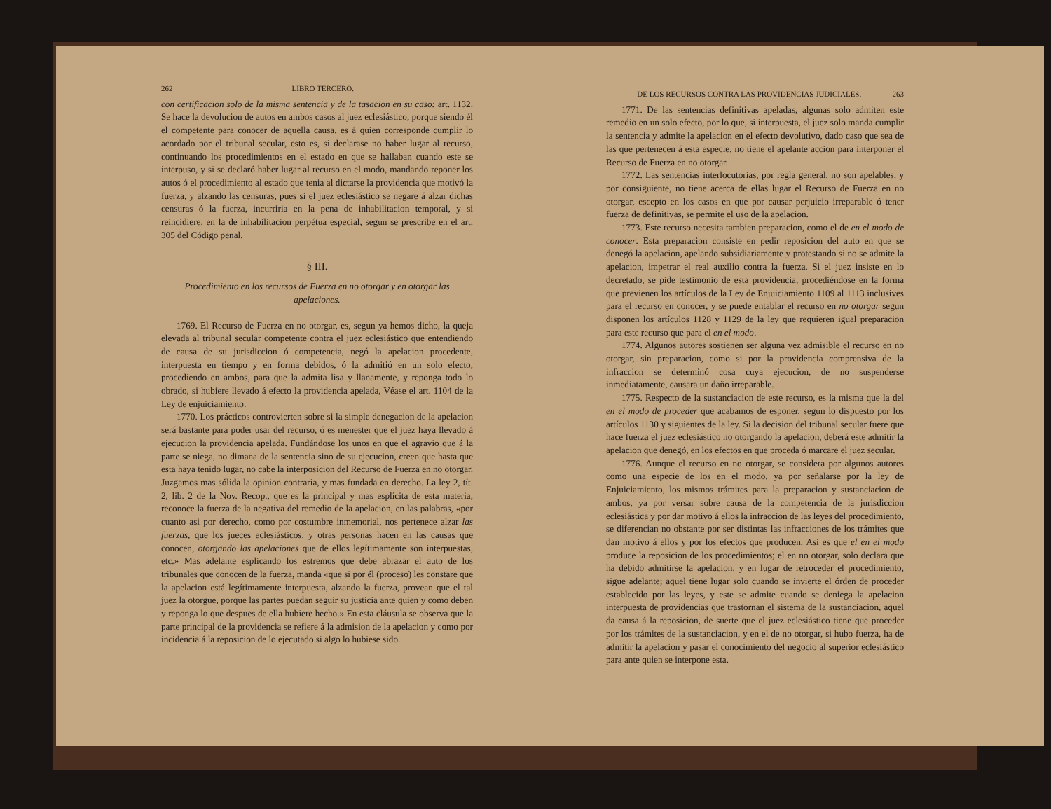262 LIBRO TERCERO.
con certificacion solo de la misma sentencia y de la tasacion en su caso: art. 1132. Se hace la devolucion de autos en ambos casos al juez eclesiástico, porque siendo él el competente para conocer de aquella causa, es á quien corresponde cumplir lo acordado por el tribunal secular, esto es, si declarase no haber lugar al recurso, continuando los procedimientos en el estado en que se hallaban cuando este se interpuso, y si se declaró haber lugar al recurso en el modo, mandando reponer los autos ó el procedimiento al estado que tenia al dictarse la providencia que motivó la fuerza, y alzando las censuras, pues si el juez eclesiástico se negare á alzar dichas censuras ó la fuerza, incurriria en la pena de inhabilitacion temporal, y si reincidiere, en la de inhabilitacion perpétua especial, segun se prescribe en el art. 305 del Código penal.
§ III.
Procedimiento en los recursos de Fuerza en no otorgar y en otorgar las apelaciones.
1769. El Recurso de Fuerza en no otorgar, es, segun ya hemos dicho, la queja elevada al tribunal secular competente contra el juez eclesiástico que entendiendo de causa de su jurisdiccion ó competencia, negó la apelacion procedente, interpuesta en tiempo y en forma debidos, ó la admitió en un solo efecto, procediendo en ambos, para que la admita lisa y llanamente, y reponga todo lo obrado, si hubiere llevado á efecto la providencia apelada, Véase el art. 1104 de la Ley de enjuiciamiento.
1770. Los prácticos controvierten sobre si la simple denegacion de la apelacion será bastante para poder usar del recurso, ó es menester que el juez haya llevado á ejecucion la providencia apelada. Fundándose los unos en que el agravio que á la parte se niega, no dimana de la sentencia sino de su ejecucion, creen que hasta que esta haya tenido lugar, no cabe la interposicion del Recurso de Fuerza en no otorgar. Juzgamos mas sólida la opinion contraria, y mas fundada en derecho. La ley 2, tít. 2, lib. 2 de la Nov. Recop., que es la principal y mas esplícita de esta materia, reconoce la fuerza de la negativa del remedio de la apelacion, en las palabras, «por cuanto asi por derecho, como por costumbre inmemorial, nos pertenece alzar las fuerzas, que los jueces eclesiásticos, y otras personas hacen en las causas que conocen, otorgando las apelaciones que de ellos legítimamente son interpuestas, etc.» Mas adelante esplicando los estremos que debe abrazar el auto de los tribunales que conocen de la fuerza, manda «que si por él (proceso) les constare que la apelacion está legítimamente interpuesta, alzando la fuerza, provean que el tal juez la otorgue, porque las partes puedan seguir su justicia ante quien y como deben y reponga lo que despues de ella hubiere hecho.» En esta cláusula se observa que la parte principal de la providencia se refiere á la admision de la apelacion y como por incidencia á la reposicion de lo ejecutado si algo lo hubiese sido.
DE LOS RECURSOS CONTRA LAS PROVIDENCIAS JUDICIALES. 263
1771. De las sentencias definitivas apeladas, algunas solo admiten este remedio en un solo efecto, por lo que, si interpuesta, el juez solo manda cumplir la sentencia y admite la apelacion en el efecto devolutivo, dado caso que sea de las que pertenecen á esta especie, no tiene el apelante accion para interponer el Recurso de Fuerza en no otorgar.
1772. Las sentencias interlocutorias, por regla general, no son apelables, y por consiguiente, no tiene acerca de ellas lugar el Recurso de Fuerza en no otorgar, escepto en los casos en que por causar perjuicio irreparable ó tener fuerza de definitivas, se permite el uso de la apelacion.
1773. Este recurso necesita tambien preparacion, como el de en el modo de conocer. Esta preparacion consiste en pedir reposicion del auto en que se denegó la apelacion, apelando subsidiariamente y protestando si no se admite la apelacion, impetrar el real auxilio contra la fuerza. Si el juez insiste en lo decretado, se pide testimonio de esta providencia, procediéndose en la forma que previenen los artículos de la Ley de Enjuiciamiento 1109 al 1113 inclusives para el recurso en conocer, y se puede entablar el recurso en no otorgar segun disponen los artículos 1128 y 1129 de la ley que requieren igual preparacion para este recurso que para el en el modo.
1774. Algunos autores sostienen ser alguna vez admisible el recurso en no otorgar, sin preparacion, como si por la providencia comprensiva de la infraccion se determinó cosa cuya ejecucion, de no suspenderse inmediatamente, causara un daño irreparable.
1775. Respecto de la sustanciacion de este recurso, es la misma que la del en el modo de proceder que acabamos de esponer, segun lo dispuesto por los artículos 1130 y siguientes de la ley. Si la decision del tribunal secular fuere que hace fuerza el juez eclesiástico no otorgando la apelacion, deberá este admitir la apelacion que denegó, en los efectos en que proceda ó marcare el juez secular.
1776. Aunque el recurso en no otorgar, se considera por algunos autores como una especie de los en el modo, ya por señalarse por la ley de Enjuiciamiento, los mismos trámites para la preparacion y sustanciacion de ambos, ya por versar sobre causa de la competencia de la jurisdiccion eclesiástica y por dar motivo á ellos la infraccion de las leyes del procedimiento, se diferencian no obstante por ser distintas las infracciones de los trámites que dan motivo á ellos y por los efectos que producen. Asi es que el en el modo produce la reposicion de los procedimientos; el en no otorgar, solo declara que ha debido admitirse la apelacion, y en lugar de retroceder el procedimiento, sigue adelante; aquel tiene lugar solo cuando se invierte el órden de proceder establecido por las leyes, y este se admite cuando se deniega la apelacion interpuesta de providencias que trastornan el sistema de la sustanciacion, aquel da causa á la reposicion, de suerte que el juez eclesiástico tiene que proceder por los trámites de la sustanciacion, y en el de no otorgar, si hubo fuerza, ha de admitir la apelacion y pasar el conocimiento del negocio al superior eclesiástico para ante quien se interpone esta.